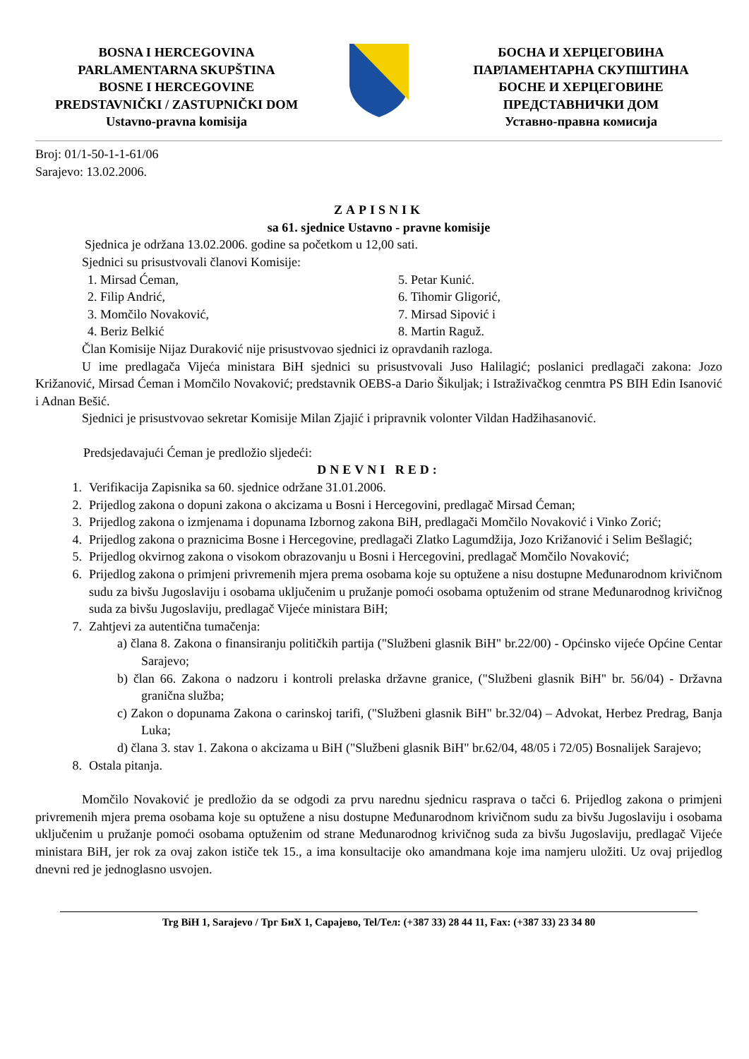BOSNA I HERCEGOVINA
PARLAMENTARNA SKUPŠTINA
BOSNE I HERCEGOVINE
PREDSTAVNIČKI / ZASTUPNIČKI DOM
Ustavno-pravna komisija
БОСНА И ХЕРЦЕГОВИНА
ПАРЛАМЕНТАРНА СКУПШТИНА
БОСНЕ И ХЕРЦЕГОВИНЕ
ПРЕДСТАВНИЧКИ ДОМ
Уставно-правна комисија
Broj: 01/1-50-1-1-61/06
Sarajevo: 13.02.2006.
ZAPISNIK
sa 61. sjednice Ustavno - pravne komisije
Sjednica je održana 13.02.2006. godine sa početkom u 12,00 sati.
Sjednici su prisustvovali članovi Komisije:
1. Mirsad Ćeman,
2. Filip Andrić,
3. Momčilo Novaković,
4. Beriz Belkić
5. Petar Kunić.
6. Tihomir Gligorić,
7. Mirsad Sipović i
8. Martin Raguž.
Član Komisije Nijaz Duraković nije prisustvovao sjednici iz opravdanih razloga.
U ime predlagača Vijeća ministara BiH sjednici su prisustvovali Juso Halilagić; poslanici predlagači zakona: Jozo Križanović, Mirsad Ćeman i Momčilo Novaković; predstavnik OEBS-a Dario Šikuljak; i Istraživačkog cenmtra PS BIH Edin Isanović i Adnan Bešić.
Sjednici je prisustvovao sekretar Komisije Milan Zjajić i pripravnik volonter Vildan Hadžihasanović.
Predsjedavajući Ćeman je predložio sljedeći:
DNEVNI RED:
1. Verifikacija Zapisnika sa 60. sjednice održane 31.01.2006.
2. Prijedlog zakona o dopuni zakona o akcizama u Bosni i Hercegovini, predlagač Mirsad Ćeman;
3. Prijedlog zakona o izmjenama i dopunama Izbornog zakona BiH, predlagači Momčilo Novaković i Vinko Zorić;
4. Prijedlog zakona o praznicima Bosne i Hercegovine, predlagači Zlatko Lagumdžija, Jozo Križanović i Selim Bešlagić;
5. Prijedlog okvirnog zakona o visokom obrazovanju u Bosni i Hercegovini, predlagač Momčilo Novaković;
6. Prijedlog zakona o primjeni privremenih mjera prema osobama koje su optužene a nisu dostupne Međunarodnom krivičnom sudu za bivšu Jugoslaviju i osobama uključenim u pružanje pomoći osobama optuženim od strane Međunarodnog krivičnog suda za bivšu Jugoslaviju, predlagač Vijeće ministara BiH;
7. Zahtjevi za autentična tumačenja:
a) člana 8. Zakona o finansiranju političkih partija ("Službeni glasnik BiH" br.22/00) - Općinsko vijeće Općine Centar Sarajevo;
b) član 66. Zakona o nadzoru i kontroli prelaska državne granice, ("Službeni glasnik BiH" br. 56/04) - Državna granična služba;
c) Zakon o dopunama Zakona o carinskoj tarifi, ("Službeni glasnik BiH" br.32/04) – Advokat, Herbez Predrag, Banja Luka;
d) člana 3. stav 1. Zakona o akcizama u BiH ("Službeni glasnik BiH" br.62/04, 48/05 i 72/05) Bosnalijek Sarajevo;
8. Ostala pitanja.
Momčilo Novaković je predložio da se odgodi za prvu narednu sjednicu rasprava o tačci 6. Prijedlog zakona o primjeni privremenih mjera prema osobama koje su optužene a nisu dostupne Međunarodnom krivičnom sudu za bivšu Jugoslaviju i osobama uključenim u pružanje pomoći osobama optuženim od strane Međunarodnog krivičnog suda za bivšu Jugoslaviju, predlagač Vijeće ministara BiH, jer rok za ovaj zakon ističe tek 15., a ima konsultacije oko amandmana koje ima namjeru uložiti. Uz ovaj prijedlog dnevni red je jednoglasno usvojen.
Trg BiH 1, Sarajevo / Трг БиХ 1, Сарајево, Tel/Тел: (+387 33) 28 44 11, Fax: (+387 33) 23 34 80